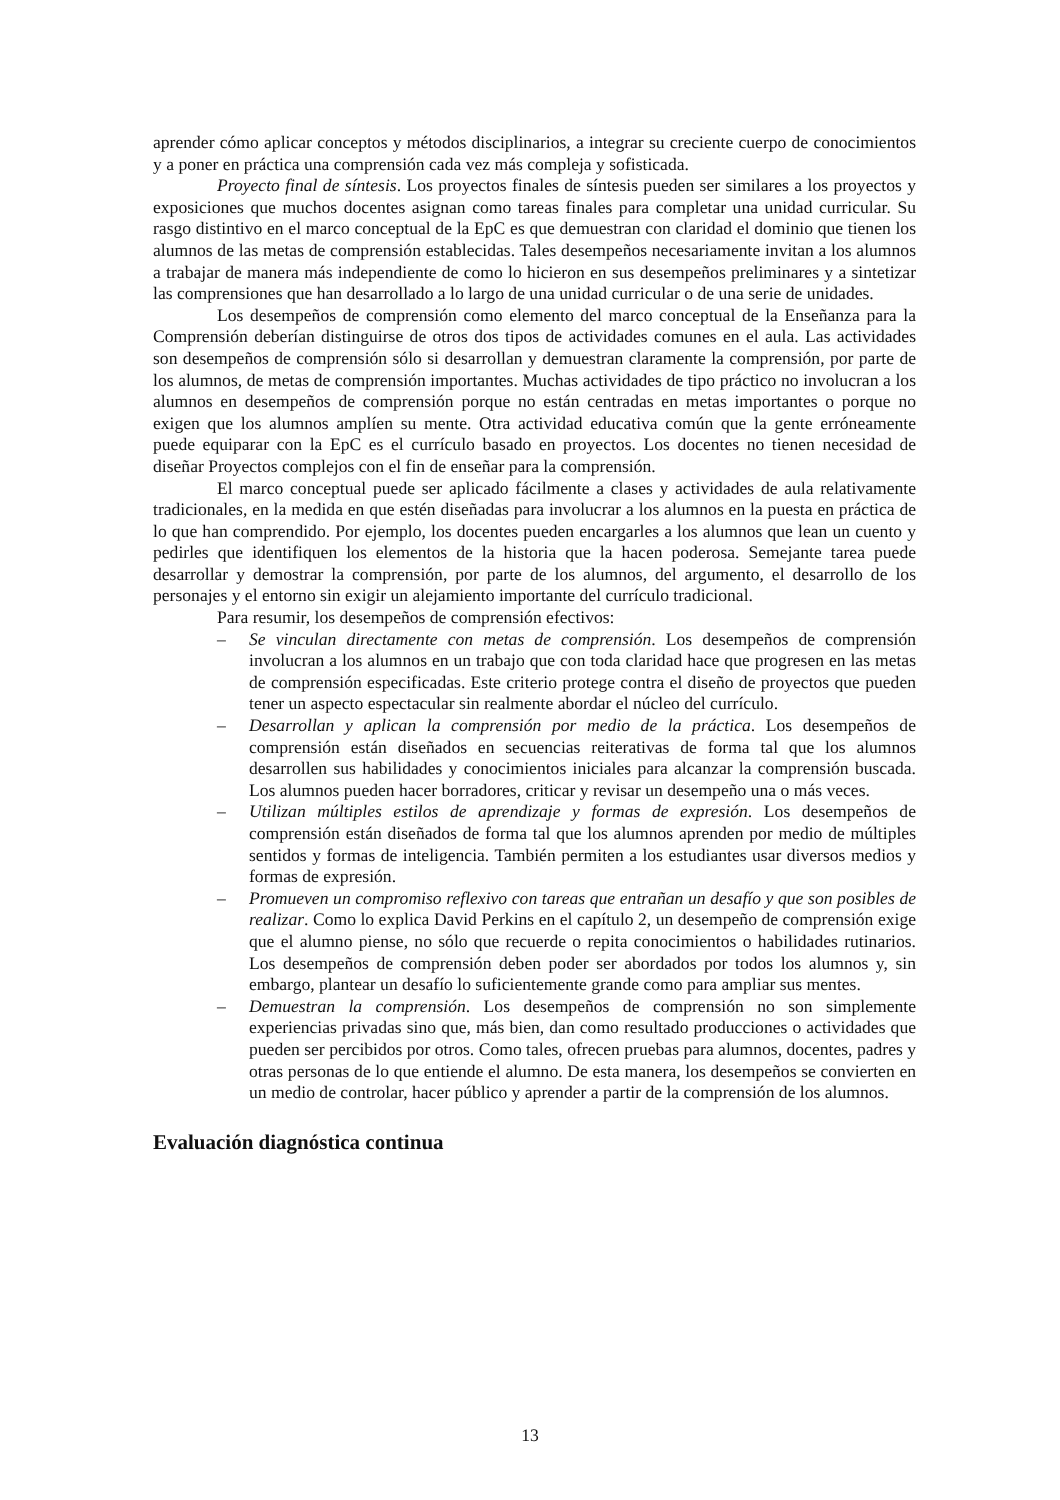aprender cómo aplicar conceptos y métodos disciplinarios, a integrar su creciente cuerpo de conocimientos y a poner en práctica una comprensión cada vez más compleja y sofisticada.
Proyecto final de síntesis. Los proyectos finales de síntesis pueden ser similares a los proyectos y exposiciones que muchos docentes asignan como tareas finales para completar una unidad curricular. Su rasgo distintivo en el marco conceptual de la EpC es que demuestran con claridad el dominio que tienen los alumnos de las metas de comprensión establecidas. Tales desempeños necesariamente invitan a los alumnos a trabajar de manera más independiente de como lo hicieron en sus desempeños preliminares y a sintetizar las comprensiones que han desarrollado a lo largo de una unidad curricular o de una serie de unidades.
Los desempeños de comprensión como elemento del marco conceptual de la Enseñanza para la Comprensión deberían distinguirse de otros dos tipos de actividades comunes en el aula. Las actividades son desempeños de comprensión sólo si desarrollan y demuestran claramente la comprensión, por parte de los alumnos, de metas de comprensión importantes. Muchas actividades de tipo práctico no involucran a los alumnos en desempeños de comprensión porque no están centradas en metas importantes o porque no exigen que los alumnos amplíen su mente. Otra actividad educativa común que la gente erróneamente puede equiparar con la EpC es el currículo basado en proyectos. Los docentes no tienen necesidad de diseñar Proyectos complejos con el fin de enseñar para la comprensión.
El marco conceptual puede ser aplicado fácilmente a clases y actividades de aula relativamente tradicionales, en la medida en que estén diseñadas para involucrar a los alumnos en la puesta en práctica de lo que han comprendido. Por ejemplo, los docentes pueden encargarles a los alumnos que lean un cuento y pedirles que identifiquen los elementos de la historia que la hacen poderosa. Semejante tarea puede desarrollar y demostrar la comprensión, por parte de los alumnos, del argumento, el desarrollo de los personajes y el entorno sin exigir un alejamiento importante del currículo tradicional.
Para resumir, los desempeños de comprensión efectivos:
– Se vinculan directamente con metas de comprensión. Los desempeños de comprensión involucran a los alumnos en un trabajo que con toda claridad hace que progresen en las metas de comprensión especificadas. Este criterio protege contra el diseño de proyectos que pueden tener un aspecto espectacular sin realmente abordar el núcleo del currículo.
– Desarrollan y aplican la comprensión por medio de la práctica. Los desempeños de comprensión están diseñados en secuencias reiterativas de forma tal que los alumnos desarrollen sus habilidades y conocimientos iniciales para alcanzar la comprensión buscada. Los alumnos pueden hacer borradores, criticar y revisar un desempeño una o más veces.
– Utilizan múltiples estilos de aprendizaje y formas de expresión. Los desempeños de comprensión están diseñados de forma tal que los alumnos aprenden por medio de múltiples sentidos y formas de inteligencia. También permiten a los estudiantes usar diversos medios y formas de expresión.
– Promueven un compromiso reflexivo con tareas que entrañan un desafío y que son posibles de realizar. Como lo explica David Perkins en el capítulo 2, un desempeño de comprensión exige que el alumno piense, no sólo que recuerde o repita conocimientos o habilidades rutinarios. Los desempeños de comprensión deben poder ser abordados por todos los alumnos y, sin embargo, plantear un desafío lo suficientemente grande como para ampliar sus mentes.
– Demuestran la comprensión. Los desempeños de comprensión no son simplemente experiencias privadas sino que, más bien, dan como resultado producciones o actividades que pueden ser percibidos por otros. Como tales, ofrecen pruebas para alumnos, docentes, padres y otras personas de lo que entiende el alumno. De esta manera, los desempeños se convierten en un medio de controlar, hacer público y aprender a partir de la comprensión de los alumnos.
Evaluación diagnóstica continua
13